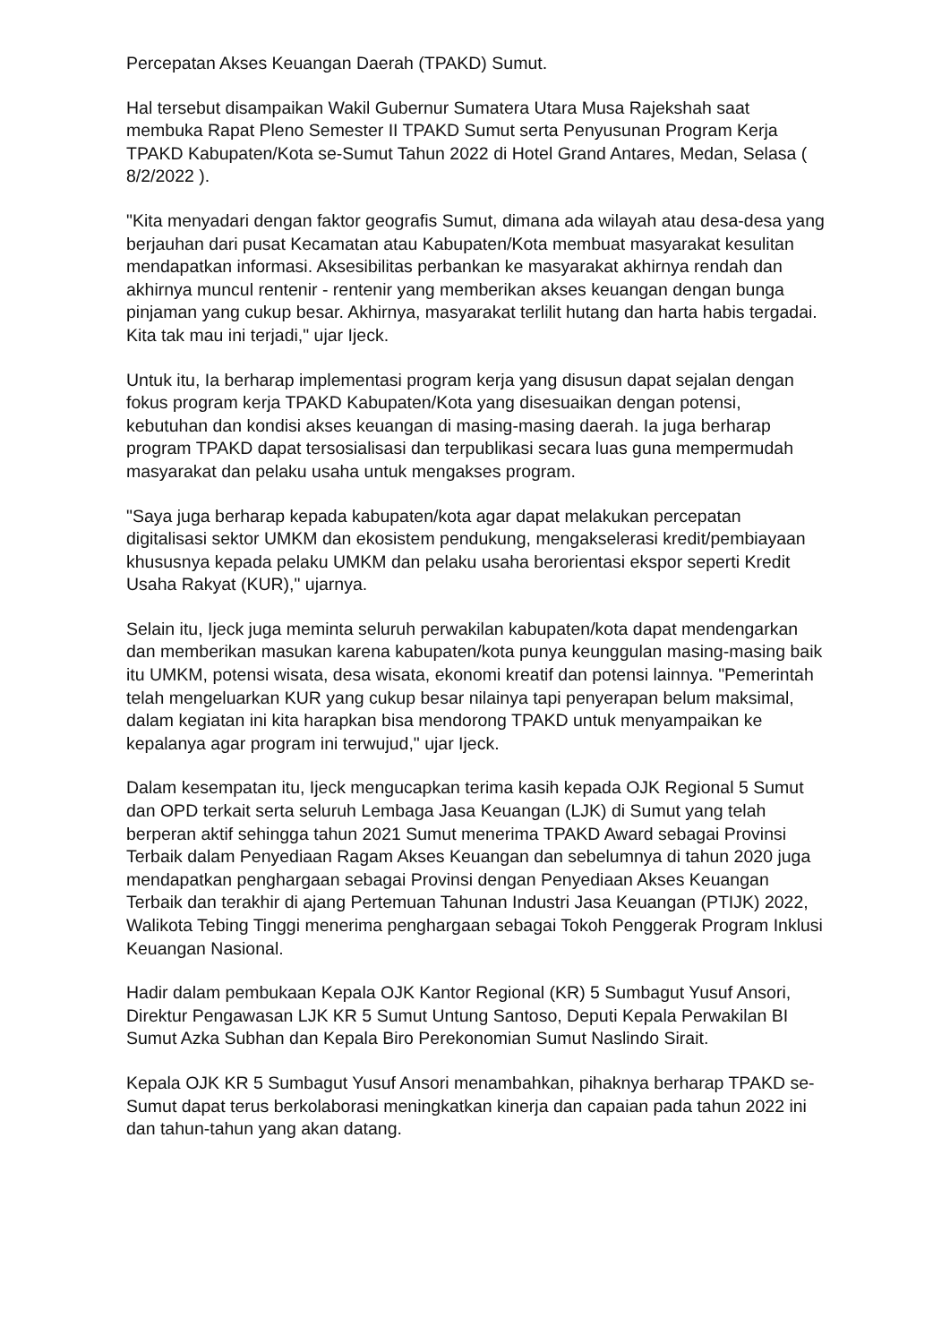Percepatan Akses Keuangan Daerah (TPAKD) Sumut.
Hal tersebut disampaikan Wakil Gubernur Sumatera Utara Musa Rajekshah saat membuka Rapat Pleno Semester II TPAKD Sumut serta Penyusunan Program Kerja TPAKD Kabupaten/Kota se-Sumut Tahun 2022 di Hotel Grand Antares, Medan, Selasa ( 8/2/2022 ).
"Kita menyadari dengan faktor geografis Sumut, dimana ada wilayah atau desa-desa yang berjauhan dari pusat Kecamatan atau Kabupaten/Kota membuat masyarakat kesulitan mendapatkan informasi. Aksesibilitas perbankan ke masyarakat akhirnya rendah dan akhirnya muncul rentenir - rentenir yang memberikan akses keuangan dengan bunga pinjaman yang cukup besar. Akhirnya, masyarakat terlilit hutang dan harta habis tergadai. Kita tak mau ini terjadi," ujar Ijeck.
Untuk itu, Ia berharap implementasi program kerja yang disusun dapat sejalan dengan fokus program kerja TPAKD Kabupaten/Kota yang disesuaikan dengan potensi, kebutuhan dan kondisi akses keuangan di masing-masing daerah. Ia juga berharap program TPAKD dapat tersosialisasi dan terpublikasi secara luas guna mempermudah masyarakat dan pelaku usaha untuk mengakses program.
"Saya juga berharap kepada kabupaten/kota agar dapat melakukan percepatan digitalisasi sektor UMKM dan ekosistem pendukung, mengakselerasi kredit/pembiayaan khususnya kepada pelaku UMKM dan pelaku usaha berorientasi ekspor seperti Kredit Usaha Rakyat (KUR)," ujarnya.
Selain itu, Ijeck juga meminta seluruh perwakilan kabupaten/kota dapat mendengarkan dan memberikan masukan karena kabupaten/kota punya keunggulan masing-masing baik itu UMKM, potensi wisata, desa wisata, ekonomi kreatif dan potensi lainnya. "Pemerintah telah mengeluarkan KUR yang cukup besar nilainya tapi penyerapan belum maksimal, dalam kegiatan ini kita harapkan bisa mendorong TPAKD untuk menyampaikan ke kepalanya agar program ini terwujud," ujar Ijeck.
Dalam kesempatan itu, Ijeck mengucapkan terima kasih kepada OJK Regional 5 Sumut dan OPD terkait serta seluruh Lembaga Jasa Keuangan (LJK) di Sumut yang telah berperan aktif sehingga tahun 2021 Sumut menerima TPAKD Award sebagai Provinsi Terbaik dalam Penyediaan Ragam Akses Keuangan dan sebelumnya di tahun 2020 juga mendapatkan penghargaan sebagai Provinsi dengan Penyediaan Akses Keuangan Terbaik dan terakhir di ajang Pertemuan Tahunan Industri Jasa Keuangan (PTIJK) 2022, Walikota Tebing Tinggi menerima penghargaan sebagai Tokoh Penggerak Program Inklusi Keuangan Nasional.
Hadir dalam pembukaan Kepala OJK Kantor Regional (KR) 5 Sumbagut Yusuf Ansori, Direktur Pengawasan LJK KR 5 Sumut Untung Santoso, Deputi Kepala Perwakilan BI Sumut Azka Subhan dan Kepala Biro Perekonomian Sumut Naslindo Sirait.
Kepala OJK KR 5 Sumbagut Yusuf Ansori menambahkan, pihaknya berharap TPAKD se-Sumut dapat terus berkolaborasi meningkatkan kinerja dan capaian pada tahun 2022 ini dan tahun-tahun yang akan datang.